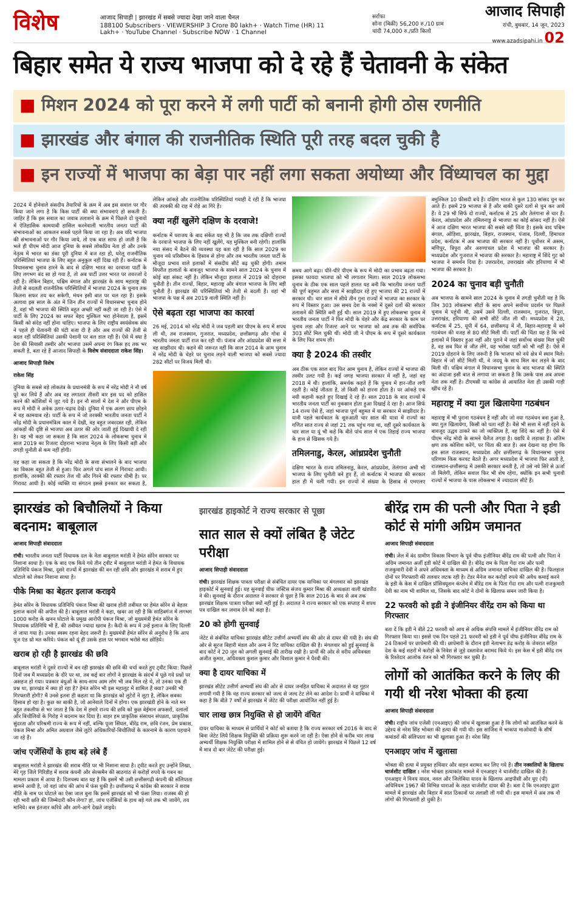विशेष
आजाद सिपाही | झारखंड में सबसे ज्यादा देखा जाने वाला चैनल
188100 Subscribers · VIEWERSHIP 3 Crore 80 lakh+ · Watch Time (HR) 11 Lakh+ · YouTube Channel · Subscribe NOW · 1 Channel
सर्राफा
सोना (बिक्री) 56,200 रु./10 ग्राम
चांदी 74,000 रु./प्रति किलो
आजाद सिपाही
रांची, बुधवार, 14 जून, 2023
www.azadsipahi.in 02
बिहार समेत ये राज्य भाजपा को दे रहे हैं चेतावनी के संकेत
■ मिशन 2024 को पूरा करने में लगी पार्टी को बनानी होगी ठोस रणनीति
■ झारखंड और बंगाल की राजनीतिक स्थिति पूरी तरह बदल चुकी है
■ इन राज्यों में भाजपा का बेड़ा पार नहीं लगा सकता अयोध्या और विंध्याचल का मुद्दा
2024 में होनेवाले संसदीय तैयारियों के क्रम में अब इस सवाल पर गौर किया जाने लगा है कि किस पार्टी की क्या संभावनाएं हो सकती हैं। जाहिर है कि इस सवाल का जवाब तलाशने के क्रम में पिछले दो चुनावों में ऐतिहासिक कामयाबी हासिल करनेवाली भारतीय जनता पार्टी की संभावनाओं का आकलन सबसे पहले किया जा रहा है। अब यदि भाजपा की संभावनाओं पर गौर किया जाये, तो एक बात साफ हो जाती है कि भले ही पीएम मोदी आज दुनिया के सबसे लोकप्रिय नेता हों और उनके नेतृत्व में भारत का डंका पूरी दुनिया में बज रहा हो, घरेलू राजनीतिक परिस्थितियां भाजपा के लिए बहुत अनुकूल नहीं दिख रही हैं। कर्नाटक में विधानसभा चुनाव हारने के बाद से दक्षिण भारत का दरवाजा पार्टी के लिए लगभग बंद सा हो गया है, तो अब पार्टी उत्तर भारत पर तवज्जो दे रही है। लेकिन बिहार, पश्चिम बंगाल और झारखंड के साथ महाराष्ट्र की तेजी से बदलती राजनीतिक परिस्थितियों में भाजपा 2024 के चुनाव तक कितना सफर तय कर सकेगी, मंथन इसी बात पर चल रहा है। इसके अलावा इस साल के अंत में जिन तीन राज्यों में विधानसभा चुनाव होने हैं, वहां भी भाजपा की स्थिति बहुत अच्छी नहीं कही जा रही है। ऐसे में पार्टी के लिए 2024 का सफर बेहद मुश्किल भरा होनेवाला है, इसमें किसी को संदेह नहीं होना चाहिए। भाजपा के लिए राष्ट्रीय स्वयंसेवक संघ ने पहले ही चेतावनी की घंटी बजा दी है और अब राज्यों की तेजी से बदल रहीं परिस्थितियां उसकी पेशानी पर बल डाल रही हैं। ऐसे में क्या है देश की सियासी तस्वीर और भाजपा उसमें अपना रंग किस हद तक भर सकती है, बता रहे हैं आजाद सिपाही के विशेष संवाददाता राकेश सिंह।
आजाद सिपाही विशेष
राकेश सिंह
दुनिया के सबसे बड़े लोकतंत्र के प्रधानमंत्री के रूप में नरेंद्र मोदी ने नौ वर्ष पूरे कर लिये हैं और अब वह लगातार तीसरी बार इस पद को हासिल करने की कोशिशों में जुट गये हैं। इन नौ सालों में देश ने और पीएम के रूप में मोदी ने अनेक उतार-चढ़ाव देखे। दुनिया में एक अलग छाप छोड़ने में वह कामयाब रहे। पार्टी के रूप में जो तरक्की भारतीय जनता पार्टी ने नरेंद्र मोदी के प्रधानमंत्रित्व काल में देखी, वह बहुत जबरदस्त रही, लेकिन आंकड़ों की दृष्टि से भाजपा अब उतार की ओर जाती हुई दिखायी दे रही है। यह भी कहा जा सकता है कि साल 2024 के लोकसभा चुनाव में साल 2019 का रिजल्ट दोहराना भाजपा नेतृत्व के लिए किसी बड़ी और तगड़ी चुनौती से कम नहीं होगी।
यह कहा जा सकता है कि नरेंद्र मोदी के सत्ता संभालने के बाद भाजपा का विकास बहुत तेजी से हुआ। फिर अगले पांच साल में गिरावट आयी। हालांकि, तरक्की की रफ्तार तेज थी और गिरने की रफ्तार धीमी है। पर गिरावट आयी है। कोई व्यक्ति या संगठन इससे इनकार कर सकता है, लेकिन आंकड़े और राजनीतिक परिस्थितियां गवाही दे रही हैं कि भाजपा की तरक्की की राह में रोड़े आ गिरे हैं।
क्या नहीं खुलेंगे दक्षिण के दरवाजे!
कर्नाटक में पराजय के बाद संकेत यह भी है कि जब तक दक्षिणी राज्यों के दरवाजे भाजपा के लिए नहीं खुलेंगे, यह मुश्किल बनी रहेगी। हालांकि नया संसद में बैठने की व्यवस्था यह बता रही है कि साल 2029 का चुनाव नये परिसीमन के हिसाब से होगा और तब भारतीय जनता पार्टी के मौजूदा प्रभाव वाले इलाकों में संसदीय सीटें बढ़ चुकी होंगी। तमाम विपरीत हालातों के बावजूद भाजपा के सामने साल 2024 के चुनाव में कोई बड़ा संकट नहीं है। लेकिन मौजूदा हालात में 2019 को दोहराना चुनौती है। तीन राज्यों, बिहार, महाराष्ट्र और बंगाल भाजपा के लिए बड़ी चुनौती हैं। झारखंड की परिस्थितियां भी तेजी से बदली हैं। वहां भी भाजपा के पक्ष में अब 2019 वाली स्थिति नहीं है।
ऐसे बढ़ता रहा भाजपा का कारवां
26 मई, 2014 को नरेंद्र मोदी ने जब पहली बार पीएम के रूप में शपथ ली थी, तब राजस्थान, गुजरात, मध्यप्रदेश, छत्तीसगढ़ और गोवा में भारतीय जनता पार्टी राज कर रही थी। पंजाब और आंध्रप्रदेश की सत्ता में वह साझीदार थी। कहने की जरूरत नहीं कि साल 2014 के आम चुनाव में नरेंद्र मोदी के चेहरे पर चुनाव लड़ने वाली भाजपा को सबसे ज्यादा 282 सीटों पर विजय मिली थी।
समय आगे बढ़ा। धीरे-धीरे पीएम के रूप में मोदी का प्रभाव बढ़ता गया। इसका फायदा भाजपा को भी लगातार मिला। साल 2019 लोकसभा चुनाव के ठीक एक साल पहले हालत यह बनी कि भारतीय जनता पार्टी की पूर्ण बहुमत और सत्ता में साझीदार रहे हुए भाजपा की 21 राज्यों में सरकार थी। चार साल में सीधे तीन गुना राज्यों में भाजपा का सरकार के रूप में विस्तार हुआ। उस समय देश के नक्शे में दूसरे दलों की सरकार तलाशने की स्थिति बनी हुई थी। साल 2019 में हुए लोकसभा चुनाव में भारतीय जनता पार्टी ने फिर मोदी के चेहरे और केंद्र सरकार के काम पर चुनाव लड़ा और रिजल्ट आने पर भाजपा को अब तक की सर्वाधिक 303 सीटें मिल चुकी थीं। मोदी जी ने पीएम के रूप में दूसरे कार्यकाल के लिए फिर शपथ ली।
क्या है 2024 की तस्वीर
अब ठीक एक साल बाद फिर आम चुनाव है, लेकिन राज्यों में भाजपा की तस्वीर उलट गयी है। कई जगह भाजपा सरकार में नहीं है, जहां वह 2018 में थी। हालांकि, समर्थक कहते हैं कि चुनाव में हार-जीत लगी रहती है। कोई जीतता है, तो किसी को हारना होता है। पर आंकड़े एक नयी कहानी कहते हुए दिखाई दे रहे हैं। साल 2018 के बाद राज्यों में भारतीय जनता पार्टी का नुकसान होता हुआ दिखाई दे रहा है। आज सिर्फ 14 राज्य ऐसे हैं, जहां भाजपा पूर्ण बहुमत में या सरकार में साझीदार है। यानी पहले कार्यकाल के शुरुआती चार साल की यात्रा में राज्यों का गणित सात राज्य से जहां 21 तक पहुंच गया था, वहीं दूसरे कार्यकाल के चार साल या यूं भी कहें कि बीते पांच साल में एक तिहाई राज्य भाजपा के हाथ से खिसक गये हैं।
तमिलनाडु, केरल, आंध्रप्रदेश चुनौती
दक्षिण भारत के राज्य तमिलनाडु, केरल, आंध्रप्रदेश, तेलंगाना अभी भी भाजपा के लिए चुनौती बने हुए हैं, तो कर्नाटक में भाजपा की सरकार हाल ही में चली गयी। इन राज्यों में संख्या के हिसाब से एमएलए बमुश्किल 10 फीसदी बचे हैं। दक्षिण भारत से कुल 130 सांसद चुन कर आते हैं। इसमें 29 भाजपा से हैं और बाकी दूसरे दलों से चुन कर आये हैं। ये 29 भी सिर्फ दो राज्यों, कर्नाटक से 25 और तेलंगाना से चार हैं। केरल, आंध्रप्रदेश और तमिलनाडु से भाजपा का कोई सांसद नहीं है। ऐसे में आज दक्षिण भारत भाजपा की सबसे बड़ी चिंता है। इसके बाद पश्चिम बंगाल, ओड़िशा, झारखंड, बिहार, राजस्थान, पंजाब, दिल्ली, हिमाचल प्रदेश, कर्नाटक में अब भाजपा की सरकार नहीं है। पूर्वोत्तर में असम, मणिपुर, त्रिपुरा और अरुणाचल प्रदेश में भाजपा की सरकार है। मध्यप्रदेश और गुजरात में भाजपा की सरकार है। महाराष्ट्र में शिंदे गुट को भाजपा ने समर्थन दिया है। उत्तरप्रदेश, उत्तराखंड और हरियाणा में भी भाजपा की सरकार है।
2024 का चुनाव बड़ी चुनौती
अब भाजपा के सामने साल 2024 के चुनाव में तगड़ी चुनौती यह है कि जिन 303 लोकसभा सीटों के साथ अपने सर्वोच्च प्रदर्शन पर पिछले चुनाव में पहुंची थी, उसमें उसने दिल्ली, राजस्थान, गुजरात, त्रिपुरा, उत्तराखंड, हरियाणा की सभी सीटें जीत ली थीं। मध्यप्रदेश में 28, कर्नाटक में 25, यूपी में 64, छत्तीसगढ़ में नौ, बिहार-महाराष्ट्र में बने गठबंधन की वजह से 80 सीटें मिली थीं। पार्टी की चिंता यह है कि नये इलाकों में विस्तार हुआ नहीं और पुराने में जहां सर्वोच्च संख्या मिल चुकी है, वह सब फिर से जीत लेंगे, यह भरोसा पार्टी को भी नहीं है। ऐसे में 2019 दोहराने के लिए जरूरी है कि भाजपा को नये क्षेत्र में स्थान मिले। बिहार में जो सीटें मिली थीं, वे जदयू के साथ मिल कर लड़ने के बाद मिली थीं। पश्चिम बंगाल में विधानसभा चुनाव के बाद भाजपा की स्थिति का अंदाजा इसी बात से लगाया जा सकता है कि उसके पास अब अपना नेता तक नहीं है। टीएमसी या कांग्रेस से आयातित नेता ही उसकी गाड़ी खींच रहे हैं।
महाराष्ट्र में क्या गुल खिलायेगा गठबंधन
महाराष्ट्र में भी पुराना गठबंधन है नहीं और जो नया गठबंधन बना हुआ है, क्या गुल खिलायेगा, किसी को पता नहीं है। वैसे भी सत्ता में नहीं रहने के बावजूद उद्धव ठाकरे का जो व्यक्तित्व है, वह शिंदे का नहीं है। ऐसे में पीएम नरेंद्र मोदी के सामने चैलेंज तगड़ा है। यद्यपि वे लड़ाका हैं। अंतिम क्षण तक कोशिश करेंगे, पर चिंता की बात है। अब देखना यह होगा कि इस साल राजस्थान, मध्यप्रदेश और छत्तीसगढ़ के विधानसभा चुनाव परिणाम किस करवट बैठते हैं। अगर मध्यप्रदेश में भाजपा फिर आती है, राजस्थान-छत्तीसगढ़ में उसकी सरकार बनती है, तो उसे नये सिरे से ऊर्जा तो मिलेगी, लेकिन सवाल फिर भी शेष रहेगा, क्योंकि इन सभी चुनावी राज्यों में भाजपा के पास लोकसभा में ज्यादातर सीटें हैं।
झारखंड को बिचौलियों ने किया बदनाम: बाबूलाल
आजाद सिपाही संवाददाता
रांची। भारतीय जनता पार्टी विधायक दल के नेता बाबूलाल मरांडी ने हेमंत सोरेन सरकार पर निशाना साधा है। एक के बाद एक किये गये तीन ट्वीट में बाबूलाल मरांडी ने हेमंत के विधायक प्रतिनिधि पंकज मिश्रा, दूसरे राज्यों में झारखंड की बन रही छवि और झारखंड में शराब में हुए घोटाले को लेकर निशाना साधा है।
पीके मिश्रा का बेहतर इलाज कराइये
हेमंत सोरेन के विधायक प्रतिनिधि पंकज मिश्रा की खराब होती तबीयत पर हेमंत सोरेन से बेहतर इलाज कराने की अपील की है। बाबूलाल मरांडी ने कहा, खबर आ रही है कि साहिबगंज में लगभग 1000 करोड़ के खनन घोटाले के प्रमुख आरोपी पंकज मिश्रा, जो मुख्यमंत्री हेमंत सोरेन के विधायक प्रतिनिधि भी हैं, की तबीयत ज्यादा खराब है। कैदी के रूप में उन्हें इलाज के लिए दिल्ली ले जाया गया है। उनका स्वस्थ रहना बेहद जरूरी है। मुख्यमंत्री हेमंत सोरेन से अनुरोध है कि आप यूज एंड थ्रो मत करिये। पंकज को यूं ही उसके हाल पर भगवान भरोसे मत छोड़िये।
खराब हो रही है झारखंड की छवि
बाबूलाल मरांडी ने दूसरे राज्यों में बन रही झारखंड की छवि की चर्चा करते हुए ट्वीट किया: पिछले दिनों जब मैं मध्यप्रदेश के दौरे पर था, तब कई बार लोगों ने झारखंड के संदर्भ में पूछे गये प्रश्नों पर असहज हो गया। पत्रकार बंधुओं के साथ-साथ आम लोग भी जब मिल रहे थे, तो उनका एक ही प्रश्न था, झारखंड में क्या हो रहा है? हेमंत सोरेन भी इस महालूट में शामिल हैं क्या? उनकी भी गिरफ्तारी होगी? मैं उनसे इतना ही कहता था कि झारखंड को लुटेरों ने लूटा है, लेकिन सबका हिसाब हो रहा है। कुछ का बाकी है, जो आनेवाले दिनों में होगा। एक झारखंडी होने के नाते मन बहुत तकलीफ से भर जाता है कि देश में हमारे राज्य की छवि को कुछ बेईमान अफसरों, दलालों और बिचौलियों के गिरोह ने बदनाम कर दिया है। बाहर हम प्राकृतिक संसाधन संपन्नता, प्राकृतिक सुंदरता और परिश्रमी राज्य के रूप में नहीं, बल्कि पूजा सिंघल, बीरेंद्र राम, छवि रंजन, प्रेम प्रकाश, पंकज मिश्रा और अमित अग्रवाल जैसे लुटेरे अधिकारियों-बिचौलियों के कारनामे के कारण पहचाने जा रहे हैं।
जांच एजेंसियों के हाथ बड़े लंबे हैं
बाबूलाल मरांडी ने झारखंड की शराब नीति पर भी निशाना साधा है। ट्वीट करते हुए उन्होंने लिखा, मेरे गृह जिले गिरिडीह में शराब कंपनी और सेल्समैन की साठगांठ से करोड़ों रुपये के गबन का मामला प्रकाश में आया है। दिलचस्प बात यह है कि इसमें भी उसी छत्तीसगढ़ी कंपनी की संलिप्तता सामने आयी है, जो वहां जांच की आंच में फंस चुकी है। छत्तीसगढ़ में कांग्रेस की सरकार ने शराब नीति के नाम पर घोटाले का ऐसा जाल बुना कि इसमें झारखंड को भी फंसा लिया। राजस्व की हो रही भारी क्षति की जिम्मेदारी कौन लेगा? हां, जांच एजेंसियों के हाथ बड़े गले तक भी जायेंगे, तय मानिये। बस इंतजार करिये और आगे-आगे देखते जाइये।
झारखंड हाइकोर्ट ने राज्य सरकार से पूछा
सात साल से क्यों लंबित है जेटेट परीक्षा
आजाद सिपाही संवाददाता
रांची। झारखंड शिक्षक पात्रता परीक्षा से संबंधित दायर एक याचिका पर मंगलवार को झारखंड हाइकोर्ट में सुनवाई हुई। यह सुनवाई चीफ जस्टिस संजय कुमार मिश्रा की अध्यक्षता वाली खंडपीठ ने की। सुनवाई के दौरान अदालत ने सरकार से पूछा है कि साल 2016 के बाद से अब तक झारखंड शिक्षक पात्रता परीक्षा क्यों नहीं हुई है। अदालत ने राज्य सरकार को एक सप्ताह में शपथ पत्र दाखिल कर जवाब देने को कहा है।
20 को होगी सुनवाई
जेटेट से संबंधित याचिका झारखंड सीटेट उत्तीर्ण अभ्यर्थी संघ की ओर से दायर की गयी है। संघ की ओर से सूरज बिहारी मंडल और अन्य ने रिट याचिका दाखिल की है। मंगलवार को हुई सुनवाई के बाद कोर्ट ने 20 जून को अगली सुनवाई की तारीख रखी है। प्रार्थी की ओर से वरीय अधिवक्ता अजीत कुमार, अधिवक्ता कुशल कुमार और विशाल कुमार ने पैरवी की।
क्या है दायर याचिका में
झारखंड सीटेट उत्तीर्ण अभ्यर्थी संघ की ओर से दायर जनहित याचिका में अदालत से यह गुहार लगायी गयी है कि वह राज्य सरकार को जल्द से जल्द टेट लेने का आदेश दे। प्रार्थी ने याचिका में कहा है कि बीते 7 वर्षों से झारखंड में जेटेट की परीक्षा आयोजित नहीं हुई है।
चार लाख छात्र नियुक्ति से हो जायेंगे वंचित
दायर याचिका के माध्यम से प्रार्थियों ने कोर्ट को बताया है कि राज्य सरकार वर्ष 2016 के बाद से बिना जेटेट लिये शिक्षक नियुक्ति की प्रक्रिया शुरू करने जा रही है। ऐसा होने से करीब चार लाख अभ्यर्थी शिक्षक नियुक्ति परीक्षा में शामिल होने से से वंचित हो जायेंगे। झारखंड में पिछले 12 वर्ष में मात्र दो बार जेटेट की परीक्षा हुई।
बीरेंद्र राम की पत्नी और पिता ने इडी कोर्ट से मांगी अग्रिम जमानत
आजाद सिपाही संवाददाता
रांची। जेल में बंद ग्रामीण विकास विभाग के पूर्व चीफ इंजीनियर बीरेंद्र राम की पत्नी और पिता ने अग्रिम जमानत अर्जी इडी कोर्ट में दाखिल की है। बीरेंद्र राम के पिता गेंदा राम और पत्नी राजकुमारी देवी ने अपने अधिवक्ता के माध्यम से अग्रिम जमानत याचिका दाखिल की है। फिलहाल दोनों पर गिरफ्तारी की तलवार लटक रही है। टेंडर मैनेज कर करोड़ों रुपये की अवैध कमाई करने के इडी के केस में दाखिल प्रॉसिक्यूशन कंप्लेन में बीरेंद्र राम के पिता गेंदा राम और पत्नी राजकुमारी देवी का नाम भी शामिल था, जिसके बाद कोर्ट ने दोनों के खिलाफ समन जारी किया है।
22 फरवरी को इडी ने इंजीनियर वीरेंद्र राम को किया था गिरफ्तार
बता दें कि इडी ने बीते 22 फरवरी को आय से अधिक संपत्ति मामले में इंजीनियर बीरेंद्र राम को गिरफ्तार किया था। इससे एक दिन पहले 21 फरवरी को इडी ने पूर्व चीफ इंजीनियर बीरेंद्र राम के 24 ठिकानों पर छापेमारी की थी। छापेमारी के दौरान इडी नेलाभग डेढ़ करोड़ के जेवरात सहित देश के कई शहरों में करोड़ों के निवेश से जुड़े दस्तावेज बरामद किये थे। इस केस में इडी बीरेंद्र राम के रिश्तेदार आलोक रंजन को भी गिरफ्तार कर चुकी है।
लोगों को आतंकित करने के लिए की गयी थी नरेश भोक्ता की हत्या
आजाद सिपाही संवाददाता
रांची। राष्ट्रीय जांच एजेंसी (एनआइए) की जांच में खुलासा हुआ है कि लोगों को आतंकित करने के उद्देश्य से नरेश सिंह भोक्ता की हत्या की गयी थी। इस साजिश में भाकपा माओवादी के शीर्ष कमांडरों की संलिप्तता का भी खुलासा हुआ है। नरेश सिंह
एनआइए जांच में खुलासा
भोक्ता की हत्या में प्रयुक्त हथियार और वाहन बरामद कर लिए गये हैं। तीन नक्सलियों के खिलाफ चार्जशीट दाखिल : नरेश भोक्ता हत्याकांड मामले में एनआइए ने चार्जशीट दाखिल की है। एनआइए ने विनय यादव, नवल और जिलेबिया यादव के खिलाफ आइपीसी और यूए (पी) अधिनियम 1967 की विभिन्न धाराओं के तहत चार्जशीट दायर की है। बता दें कि एनआइए द्वारा मामले में झारखंड और बिहार में सात ठिकानों पर तलाशी ली गयी थी। इस मामले में अब तक नौ लोगों की गिरफ्तारी हो चुकी है।